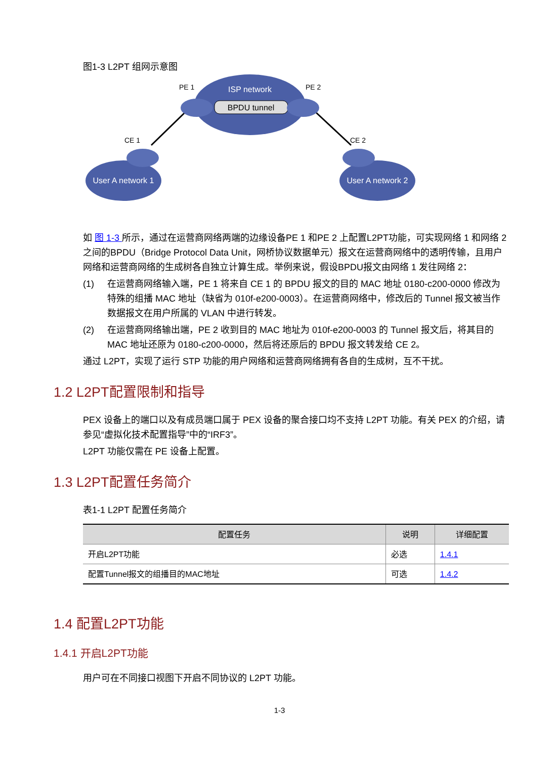图1-3 L2PT 组网示意图
BPDU tunnel
ISP network
PE 1
PE 2
CE 1
CE 2
User A network 1
User A network 2
如 图 1-3 所示，通过在运营商网络两端的边缘设备PE 1 和PE 2 上配置L2PT功能，可实现网络 1 和网络 2 之间的BPDU（Bridge Protocol Data Unit，网桥协议数据单元）报文在运营商网络中的透明传输，且用户网络和运营商网络的生成树各自独立计算生成。举例来说，假设BPDU报文由网络 1 发往网络 2：
(1) 在运营商网络输入端，PE 1 将来自 CE 1 的 BPDU 报文的目的 MAC 地址 0180-c200-0000 修改为特殊的组播 MAC 地址（缺省为 010f-e200-0003）。在运营商网络中，修改后的 Tunnel 报文被当作数据报文在用户所属的 VLAN 中进行转发。
(2) 在运营商网络输出端，PE 2 收到目的 MAC 地址为 010f-e200-0003 的 Tunnel 报文后，将其目的 MAC 地址还原为 0180-c200-0000，然后将还原后的 BPDU 报文转发给 CE 2。
通过 L2PT，实现了运行 STP 功能的用户网络和运营商网络拥有各自的生成树，互不干扰。
1.2 L2PT配置限制和指导
PEX 设备上的端口以及有成员端口属于 PEX 设备的聚合接口均不支持 L2PT 功能。有关 PEX 的介绍，请参见“虚拟化技术配置指导”中的“IRF3”。
L2PT 功能仅需在 PE 设备上配置。
1.3 L2PT配置任务简介
表1-1 L2PT 配置任务简介
| 配置任务 | 说明 | 详细配置 |
| --- | --- | --- |
| 开启L2PT功能 | 必选 | 1.4.1 |
| 配置Tunnel报文的组播目的MAC地址 | 可选 | 1.4.2 |
1.4 配置L2PT功能
1.4.1 开启L2PT功能
用户可在不同接口视图下开启不同协议的 L2PT 功能。
1-3